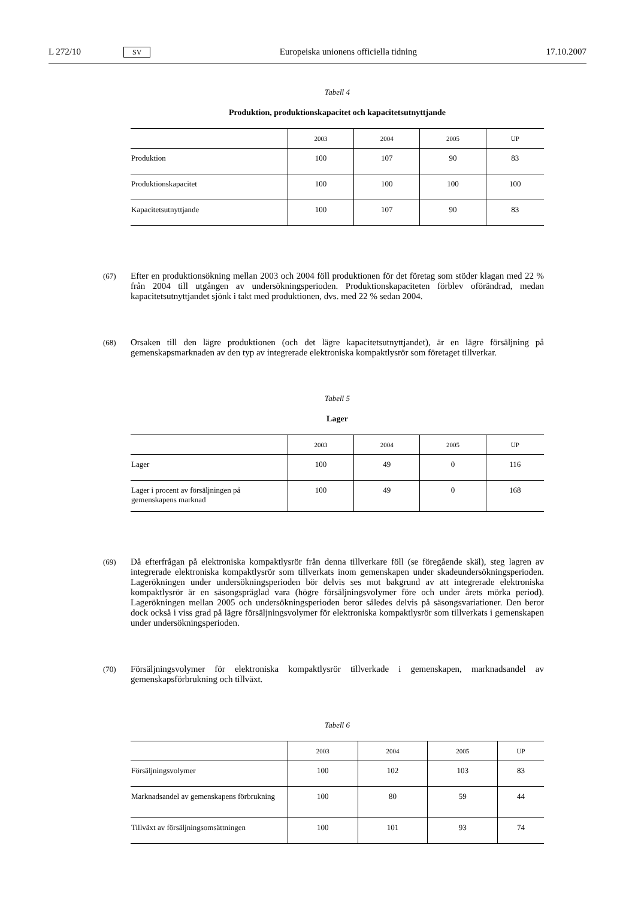L 272/10 SV Europeiska unionens officiella tidning 17.10.2007
Tabell 4
Produktion, produktionskapacitet och kapacitetsutnyttjande
| | 2003 | 2004 | 2005 | UP |
| --- | --- | --- | --- | --- |
| Produktion | 100 | 107 | 90 | 83 |
| Produktionskapacitet | 100 | 100 | 100 | 100 |
| Kapacitetsutnyttjande | 100 | 107 | 90 | 83 |
(67) Efter en produktionsökning mellan 2003 och 2004 föll produktionen för det företag som stöder klagan med 22 % från 2004 till utgången av undersökningsperioden. Produktionskapaciteten förblev oförändrad, medan kapacitetsutnyttjandet sjönk i takt med produktionen, dvs. med 22 % sedan 2004.
(68) Orsaken till den lägre produktionen (och det lägre kapacitetsutnyttjandet), är en lägre försäljning på gemenskapsmarknaden av den typ av integrerade elektroniska kompaktlysrör som företaget tillverkar.
Tabell 5
Lager
| | 2003 | 2004 | 2005 | UP |
| --- | --- | --- | --- | --- |
| Lager | 100 | 49 | 0 | 116 |
| Lager i procent av försäljningen på gemenskapens marknad | 100 | 49 | 0 | 168 |
(69) Då efterfrågan på elektroniska kompaktlysrör från denna tillverkare föll (se föregående skäl), steg lagren av integrerade elektroniska kompaktlysrör som tillverkats inom gemenskapen under skadeundersökningsperioden. Lagerökningen under undersökningsperioden bör delvis ses mot bakgrund av att integrerade elektroniska kompaktlysrör är en säsongspräglad vara (högre försäljningsvolymer före och under årets mörka period). Lagerökningen mellan 2005 och undersökningsperioden beror således delvis på säsongsvariationer. Den beror dock också i viss grad på lägre försäljningsvolymer för elektroniska kompaktlysrör som tillverkats i gemenskapen under undersökningsperioden.
(70) Försäljningsvolymer för elektroniska kompaktlysrör tillverkade i gemenskapen, marknadsandel av gemenskapsförbrukning och tillväxt.
Tabell 6
| | 2003 | 2004 | 2005 | UP |
| --- | --- | --- | --- | --- |
| Försäljningsvolymer | 100 | 102 | 103 | 83 |
| Marknadsandel av gemenskapens förbrukning | 100 | 80 | 59 | 44 |
| Tillväxt av försäljningsomsättningen | 100 | 101 | 93 | 74 |